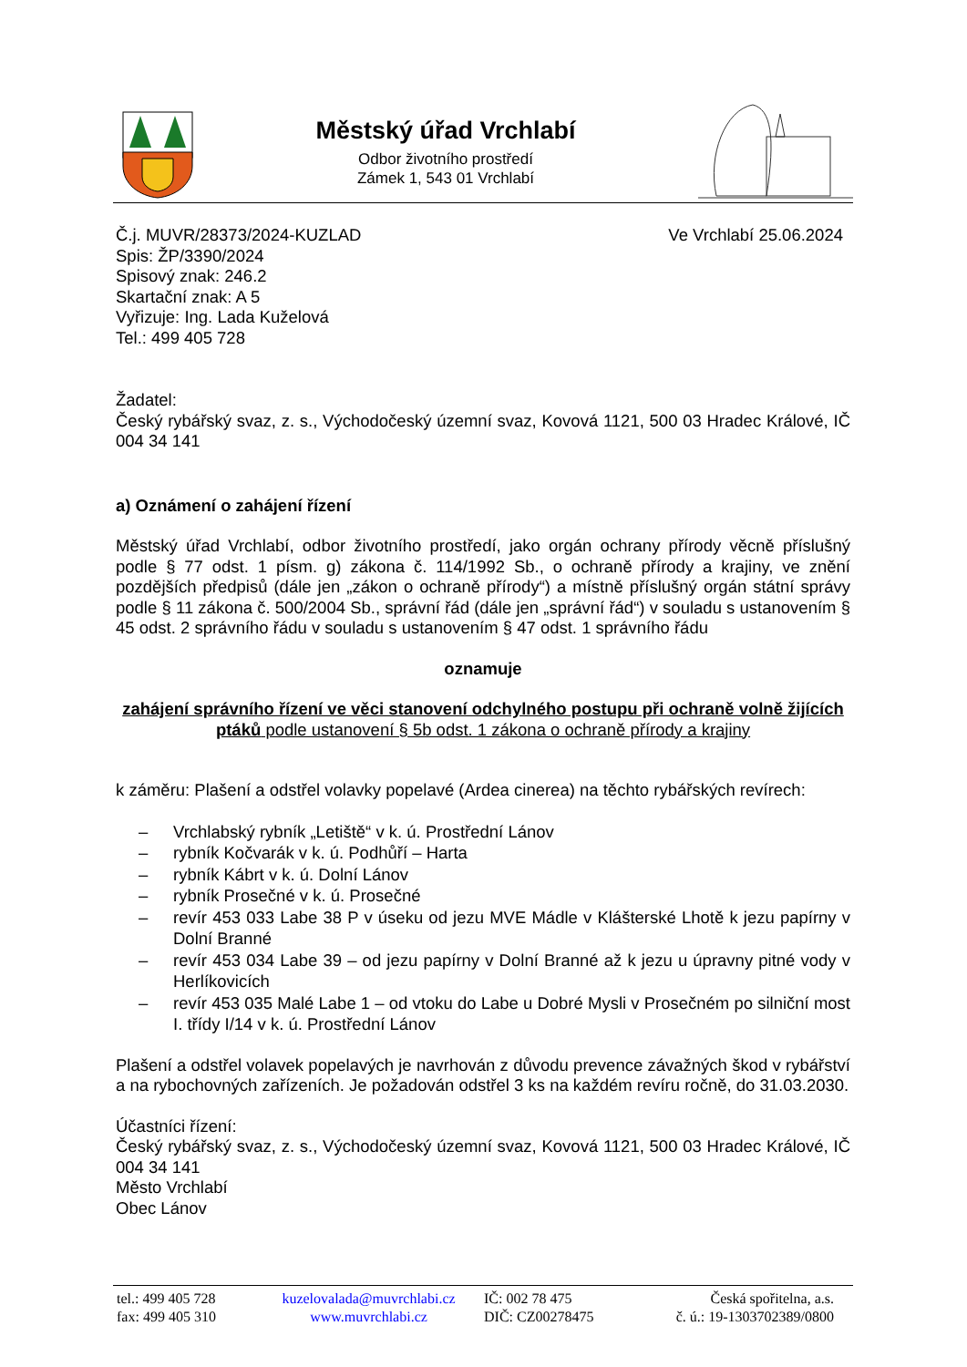Městský úřad Vrchlabí
Odbor životního prostředí
Zámek 1, 543 01 Vrchlabí
Č.j. MUVR/28373/2024-KUZLAD
Spis: ŽP/3390/2024
Spisový znak: 246.2
Skartační znak: A 5
Vyřizuje: Ing. Lada Kuželová
Tel.: 499 405 728
Ve Vrchlabí 25.06.2024
Žadatel:
Český rybářský svaz, z. s., Východočeský územní svaz, Kovová 1121, 500 03 Hradec Králové, IČ 004 34 141
a) Oznámení o zahájení řízení
Městský úřad Vrchlabí, odbor životního prostředí, jako orgán ochrany přírody věcně příslušný podle § 77 odst. 1 písm. g) zákona č. 114/1992 Sb., o ochraně přírody a krajiny, ve znění pozdějších předpisů (dále jen „zákon o ochraně přírody“) a místně příslušný orgán státní správy podle § 11 zákona č. 500/2004 Sb., správní řád (dále jen „správní řád“) v souladu s ustanovením § 45 odst. 2 správního řádu v souladu s ustanovením § 47 odst. 1 správního řádu
oznamuje
zahájení správního řízení ve věci stanovení odchylného postupu při ochraně volně žijících ptáků podle ustanovení § 5b odst. 1 zákona o ochraně přírody a krajiny
k záměru: Plašení a odstřel volavky popelavé (Ardea cinerea) na těchto rybářských revírech:
– Vrchlabský rybník „Letiště“ v k. ú. Prostřední Lánov
– rybník Kočvarák v k. ú. Podhůří – Harta
– rybník Kábrt v k. ú. Dolní Lánov
– rybník Prosečné v k. ú. Prosečné
– revír 453 033 Labe 38 P v úseku od jezu MVE Mádle v Klášterské Lhotě k jezu papírny v Dolní Branné
– revír 453 034 Labe 39 – od jezu papírny v Dolní Branné až k jezu u úpravny pitné vody v Herlíkovicích
– revír 453 035 Malé Labe 1 – od vtoku do Labe u Dobré Mysli v Prosečném po silniční most I. třídy I/14 v k. ú. Prostřední Lánov
Plašení a odstřel volavek popelavých je navrhován z důvodu prevence závažných škod v rybářství a na rybochovných zařízeních. Je požadován odstřel 3 ks na každém revíru ročně, do 31.03.2030.
Účastníci řízení:
Český rybářský svaz, z. s., Východočeský územní svaz, Kovová 1121, 500 03 Hradec Králové, IČ 004 34 141
Město Vrchlabí
Obec Lánov
tel.: 499 405 728
fax: 499 405 310
kuzelovalada@muvrchlabi.cz
www.muvrchlabi.cz
IČ: 002 78 475
DIČ: CZ00278475
Česká spořitelna, a.s.
č. ú.: 19-1303702389/0800